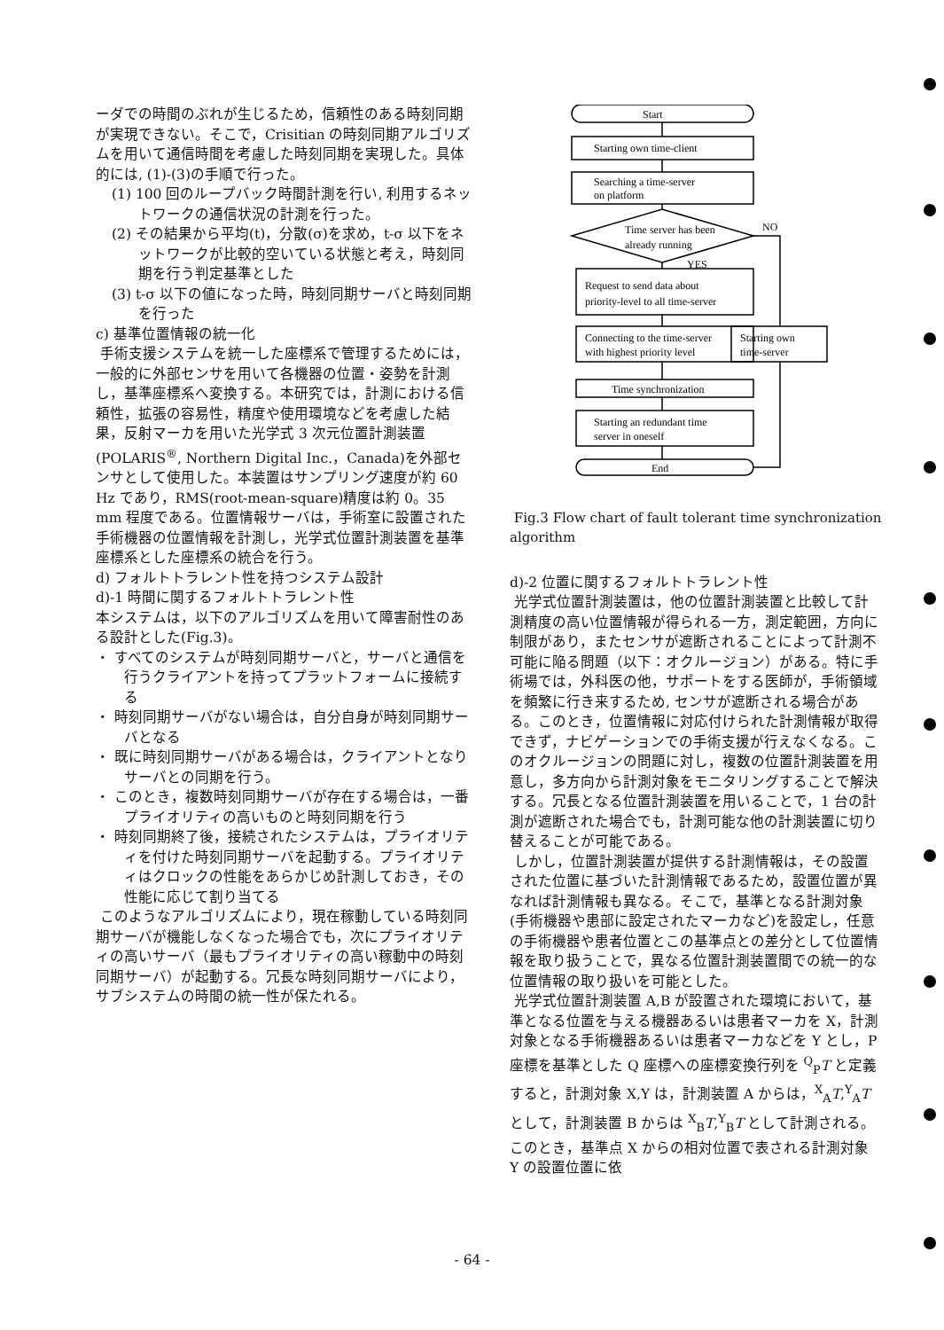ーダでの時間のぶれが生じるため，信頼性のある時刻同期が実現できない。そこで，Crisitian の時刻同期アルゴリズムを用いて通信時間を考慮した時刻同期を実現した。具体的には, (1)-(3)の手順で行った。
(1) 100 回のループバック時間計測を行い, 利用するネットワークの通信状況の計測を行った。
(2) その結果から平均(t)，分散(σ)を求め，t-σ 以下をネットワークが比較的空いている状態と考え，時刻同期を行う判定基準とした
(3) t-σ 以下の値になった時，時刻同期サーバと時刻同期を行った
c) 基準位置情報の統一化
手術支援システムを統一した座標系で管理するためには，一般的に外部センサを用いて各機器の位置・姿勢を計測し，基準座標系へ変換する。本研究では，計測における信頼性，拡張の容易性，精度や使用環境などを考慮した結果，反射マーカを用いた光学式 3 次元位置計測装置(POLARIS<sup>®</sup>, Northern Digital Inc.，Canada)を外部センサとして使用した。本装置はサンプリング速度が約 60 Hz であり，RMS(root-mean-square)精度は約 0。35 mm 程度である。位置情報サーバは，手術室に設置された手術機器の位置情報を計測し，光学式位置計測装置を基準座標系とした座標系の統合を行う。
d) フォルトトラレント性を持つシステム設計
d)-1 時間に関するフォルトトラレント性
本システムは，以下のアルゴリズムを用いて障害耐性のある設計とした(Fig.3)。
・ すべてのシステムが時刻同期サーバと，サーバと通信を行うクライアントを持ってプラットフォームに接続する
・ 時刻同期サーバがない場合は，自分自身が時刻同期サーバとなる
・ 既に時刻同期サーバがある場合は，クライアントとなりサーバとの同期を行う。
・ このとき，複数時刻同期サーバが存在する場合は，一番プライオリティの高いものと時刻同期を行う
・ 時刻同期終了後，接続されたシステムは，プライオリティを付けた時刻同期サーバを起動する。プライオリティはクロックの性能をあらかじめ計測しておき，その性能に応じて割り当てる
このようなアルゴリズムにより，現在稼動している時刻同期サーバが機能しなくなった場合でも，次にプライオリティの高いサーバ（最もプライオリティの高い稼動中の時刻同期サーバ）が起動する。冗長な時刻同期サーバにより，サブシステムの時間の統一性が保たれる。
Start
Starting own time-client
Searching a time-server
on platform
Time server has been
already running
NO
YES
Request to send data about
priority-level to all time-server
Connecting to the time-server
with highest priority level
Starting own
time-server
Time synchronization
Starting an redundant time
server in oneself
End
Fig.3 Flow chart of fault tolerant time synchronization algorithm
d)-2 位置に関するフォルトトラレント性
光学式位置計測装置は，他の位置計測装置と比較して計測精度の高い位置情報が得られる一方，測定範囲，方向に制限があり，またセンサが遮断されることによって計測不可能に陥る問題（以下：オクルージョン）がある。特に手術場では，外科医の他，サポートをする医師が，手術領域を頻繁に行き来するため, センサが遮断される場合がある。このとき，位置情報に対応付けられた計測情報が取得できず，ナビゲーションでの手術支援が行えなくなる。このオクルージョンの問題に対し，複数の位置計測装置を用意し，多方向から計測対象をモニタリングすることで解決する。冗長となる位置計測装置を用いることで，1 台の計測が遮断された場合でも，計測可能な他の計測装置に切り替えることが可能である。
しかし，位置計測装置が提供する計測情報は，その設置された位置に基づいた計測情報であるため，設置位置が異なれば計測情報も異なる。そこで，基準となる計測対象(手術機器や患部に設定されたマーカなど)を設定し，任意の手術機器や患者位置とこの基準点との差分として位置情報を取り扱うことで，異なる位置計測装置間での統一的な位置情報の取り扱いを可能とした。
光学式位置計測装置 A,B が設置された環境において，基準となる位置を与える機器あるいは患者マーカを X，計測対象となる手術機器あるいは患者マーカなどを Y とし，P 座標を基準とした Q 座標への座標変換行列を <sup>Q</sup><sub>P</sub>T と定義すると，計測対象 X,Y は，計測装置 A からは，<sup>X</sup><sub>A</sub>T,<sup>Y</sup><sub>A</sub>T として，計測装置 B からは <sup>X</sup><sub>B</sub>T,<sup>Y</sup><sub>B</sub>T として計測される。このとき，基準点 X からの相対位置で表される計測対象 Y の設置位置に依
- 64 -